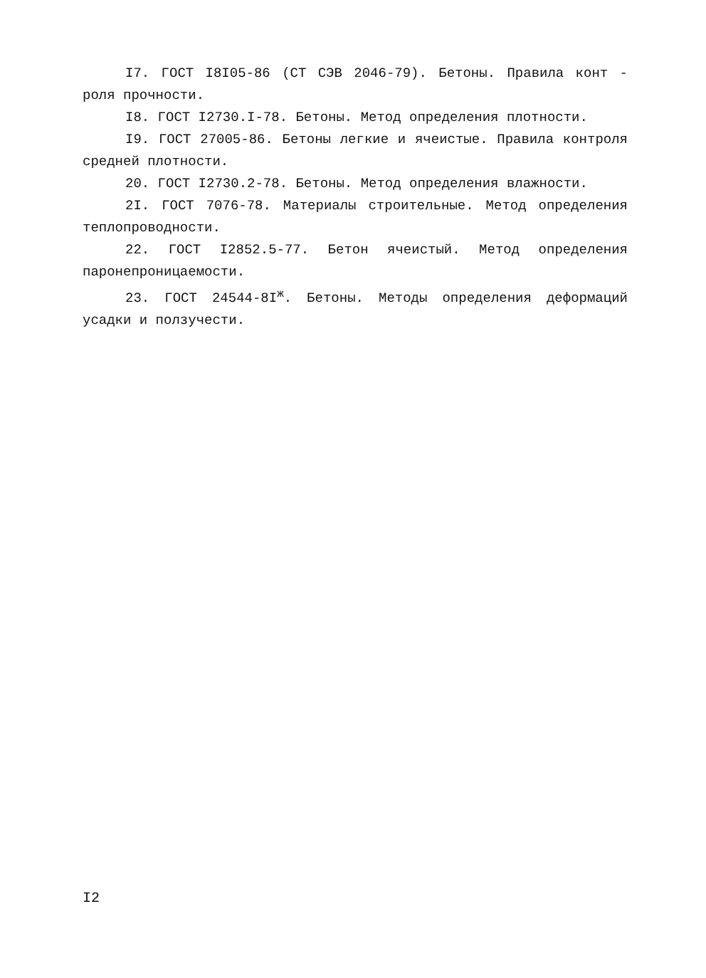I7. ГОСТ I8I05-86 (СТ СЭВ 2046-79). Бетоны. Правила конт - роля прочности.
I8. ГОСТ I2730.I-78. Бетоны. Метод определения плотности.
I9. ГОСТ 27005-86. Бетоны легкие и ячеистые. Правила контроля средней плотности.
20. ГОСТ I2730.2-78. Бетоны. Метод определения влажности.
2I. ГОСТ 7076-78. Материалы строительные. Метод определения теплопроводности.
22. ГОСТ I2852.5-77. Бетон ячеистый. Метод определения паронепроницаемости.
23. ГОСТ 24544-8I<sup>ж</sup>. Бетоны. Методы определения деформаций усадки и ползучести.
I2